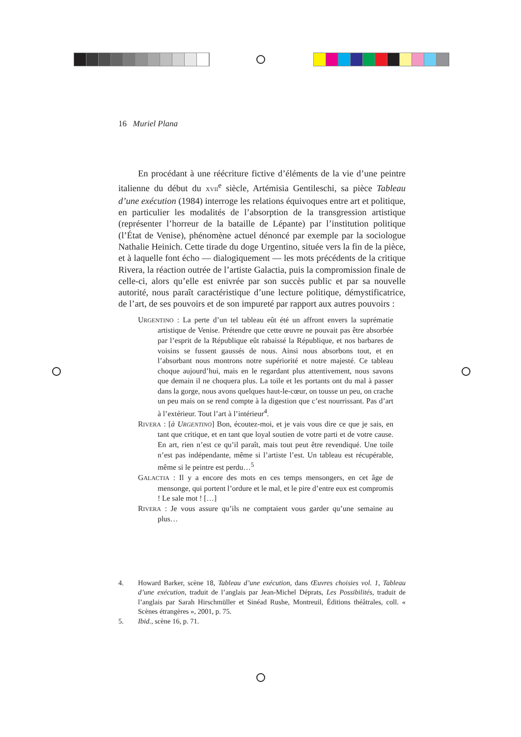16 Muriel Plana
En procédant à une réécriture fictive d’éléments de la vie d’une peintre italienne du début du XVII<sup>e</sup> siècle, Artémisia Gentileschi, sa pièce Tableau d’une exécution (1984) interroge les relations équivoques entre art et politique, en particulier les modalités de l’absorption de la transgression artistique (représenter l’horreur de la bataille de Lépante) par l’institution politique (l’État de Venise), phénomène actuel dénoncé par exemple par la sociologue Nathalie Heinich. Cette tirade du doge Urgentino, située vers la fin de la pièce, et à laquelle font écho — dialogiquement — les mots précédents de la critique Rivera, la réaction outrée de l’artiste Galactia, puis la compromission finale de celle-ci, alors qu’elle est enivrée par son succès public et par sa nouvelle autorité, nous paraît caractéristique d’une lecture politique, démystificatrice, de l’art, de ses pouvoirs et de son impureté par rapport aux autres pouvoirs :
URGENTINO : La perte d’un tel tableau eût été un affront envers la suprématie artistique de Venise. Prétendre que cette œuvre ne pouvait pas être absorbée par l’esprit de la République eût rabaissé la République, et nos barbares de voisins se fussent gaussés de nous. Ainsi nous absorbons tout, et en l’absorbant nous montrons notre supériorité et notre majesté. Ce tableau choque aujourd’hui, mais en le regardant plus attentivement, nous savons que demain il ne choquera plus. La toile et les portants ont du mal à passer dans la gorge, nous avons quelques haut-le-cœur, on tousse un peu, on crache un peu mais on se rend compte à la digestion que c’est nourrissant. Pas d’art à l’extérieur. Tout l’art à l’intérieur<sup>4</sup>.
RIVERA : [à URGENTINO] Bon, écoutez-moi, et je vais vous dire ce que je sais, en tant que critique, et en tant que loyal soutien de votre parti et de votre cause. En art, rien n’est ce qu’il paraît, mais tout peut être revendiqué. Une toile n’est pas indépendante, même si l’artiste l’est. Un tableau est récupérable, même si le peintre est perdu…<sup>5</sup>
GALACTIA : Il y a encore des mots en ces temps mensongers, en cet âge de mensonge, qui portent l’ordure et le mal, et le pire d’entre eux est compromis ! Le sale mot ! […]
RIVERA : Je vous assure qu’ils ne comptaient vous garder qu’une semaine au plus…
4. Howard Barker, scène 18, Tableau d’une exécution, dans Œuvres choisies vol. 1, Tableau d’une exécution, traduit de l’anglais par Jean-Michel Déprats, Les Possibilités, traduit de l’anglais par Sarah Hirschmüller et Sinéad Rushe, Montreuil, Éditions théâtrales, coll. « Scènes étrangères », 2001, p. 75.
5. Ibid., scène 16, p. 71.